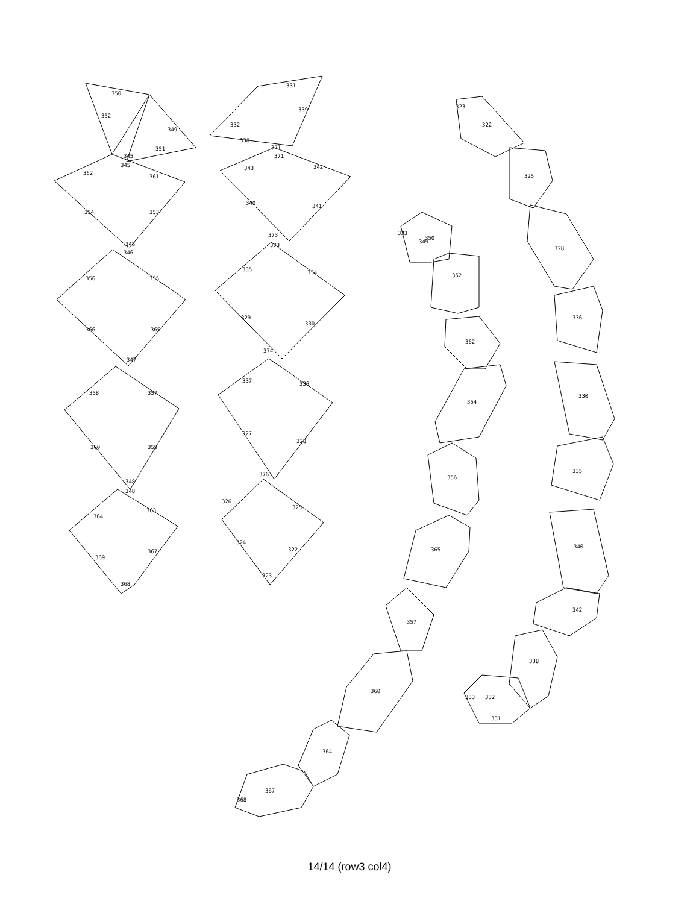350
352
349
351
345
345
362
361
354
353
348
346
356
355
366
365
347
358
357
360
359
348
348
364
363
369
367
368
331
339
332
338
371
371
343
342
340
341
373
373
335
334
329
330
374
337
336
327
328
376
326
325
324
322
323
323
322
325
328
336
330
335
340
342
338
333
332
331
333
350
349
352
362
354
356
365
357
360
364
367
368
14/14 (row3 col4)